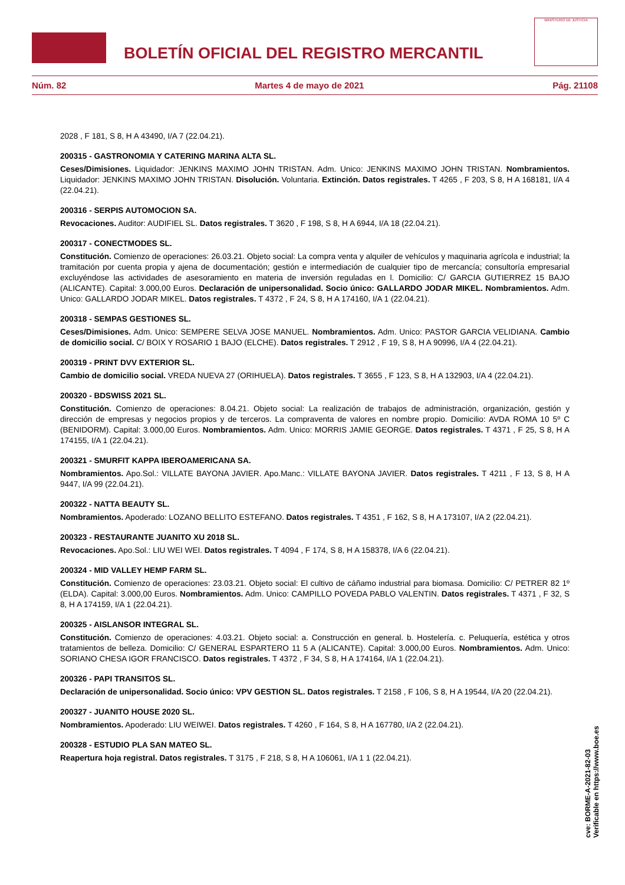BOLETÍN OFICIAL DEL REGISTRO MERCANTIL
MINISTERIO DE JUSTICIA
Núm. 82 Martes 4 de mayo de 2021 Pág. 21108
2028 , F 181, S 8, H A 43490, I/A 7 (22.04.21).
200315 - GASTRONOMIA Y CATERING MARINA ALTA SL.
Ceses/Dimisiones. Liquidador: JENKINS MAXIMO JOHN TRISTAN. Adm. Unico: JENKINS MAXIMO JOHN TRISTAN. Nombramientos. Liquidador: JENKINS MAXIMO JOHN TRISTAN. Disolución. Voluntaria. Extinción. Datos registrales. T 4265 , F 203, S 8, H A 168181, I/A 4 (22.04.21).
200316 - SERPIS AUTOMOCION SA.
Revocaciones. Auditor: AUDIFIEL SL. Datos registrales. T 3620 , F 198, S 8, H A 6944, I/A 18 (22.04.21).
200317 - CONECTMODES SL.
Constitución. Comienzo de operaciones: 26.03.21. Objeto social: La compra venta y alquiler de vehículos y maquinaria agrícola e industrial; la tramitación por cuenta propia y ajena de documentación; gestión e intermediación de cualquier tipo de mercancía; consultoría empresarial excluyéndose las actividades de asesoramiento en materia de inversión reguladas en l. Domicilio: C/ GARCIA GUTIERREZ 15 BAJO (ALICANTE). Capital: 3.000,00 Euros. Declaración de unipersonalidad. Socio único: GALLARDO JODAR MIKEL. Nombramientos. Adm. Unico: GALLARDO JODAR MIKEL. Datos registrales. T 4372 , F 24, S 8, H A 174160, I/A 1 (22.04.21).
200318 - SEMPAS GESTIONES SL.
Ceses/Dimisiones. Adm. Unico: SEMPERE SELVA JOSE MANUEL. Nombramientos. Adm. Unico: PASTOR GARCIA VELIDIANA. Cambio de domicilio social. C/ BOIX Y ROSARIO 1 BAJO (ELCHE). Datos registrales. T 2912 , F 19, S 8, H A 90996, I/A 4 (22.04.21).
200319 - PRINT DVV EXTERIOR SL.
Cambio de domicilio social. VREDA NUEVA 27 (ORIHUELA). Datos registrales. T 3655 , F 123, S 8, H A 132903, I/A 4 (22.04.21).
200320 - BDSWISS 2021 SL.
Constitución. Comienzo de operaciones: 8.04.21. Objeto social: La realización de trabajos de administración, organización, gestión y dirección de empresas y negocios propios y de terceros. La compraventa de valores en nombre propio. Domicilio: AVDA ROMA 10 5º C (BENIDORM). Capital: 3.000,00 Euros. Nombramientos. Adm. Unico: MORRIS JAMIE GEORGE. Datos registrales. T 4371 , F 25, S 8, H A 174155, I/A 1 (22.04.21).
200321 - SMURFIT KAPPA IBEROAMERICANA SA.
Nombramientos. Apo.Sol.: VILLATE BAYONA JAVIER. Apo.Manc.: VILLATE BAYONA JAVIER. Datos registrales. T 4211 , F 13, S 8, H A 9447, I/A 99 (22.04.21).
200322 - NATTA BEAUTY SL.
Nombramientos. Apoderado: LOZANO BELLITO ESTEFANO. Datos registrales. T 4351 , F 162, S 8, H A 173107, I/A 2 (22.04.21).
200323 - RESTAURANTE JUANITO XU 2018 SL.
Revocaciones. Apo.Sol.: LIU WEI WEI. Datos registrales. T 4094 , F 174, S 8, H A 158378, I/A 6 (22.04.21).
200324 - MID VALLEY HEMP FARM SL.
Constitución. Comienzo de operaciones: 23.03.21. Objeto social: El cultivo de cáñamo industrial para biomasa. Domicilio: C/ PETRER 82 1º (ELDA). Capital: 3.000,00 Euros. Nombramientos. Adm. Unico: CAMPILLO POVEDA PABLO VALENTIN. Datos registrales. T 4371 , F 32, S 8, H A 174159, I/A 1 (22.04.21).
200325 - AISLANSOR INTEGRAL SL.
Constitución. Comienzo de operaciones: 4.03.21. Objeto social: a. Construcción en general. b. Hostelería. c. Peluquería, estética y otros tratamientos de belleza. Domicilio: C/ GENERAL ESPARTERO 11 5 A (ALICANTE). Capital: 3.000,00 Euros. Nombramientos. Adm. Unico: SORIANO CHESA IGOR FRANCISCO. Datos registrales. T 4372 , F 34, S 8, H A 174164, I/A 1 (22.04.21).
200326 - PAPI TRANSITOS SL.
Declaración de unipersonalidad. Socio único: VPV GESTION SL. Datos registrales. T 2158 , F 106, S 8, H A 19544, I/A 20 (22.04.21).
200327 - JUANITO HOUSE 2020 SL.
Nombramientos. Apoderado: LIU WEIWEI. Datos registrales. T 4260 , F 164, S 8, H A 167780, I/A 2 (22.04.21).
200328 - ESTUDIO PLA SAN MATEO SL.
Reapertura hoja registral. Datos registrales. T 3175 , F 218, S 8, H A 106061, I/A 1 1 (22.04.21).
cve: BORME-A-2021-82-03
Verificable en https://www.boe.es